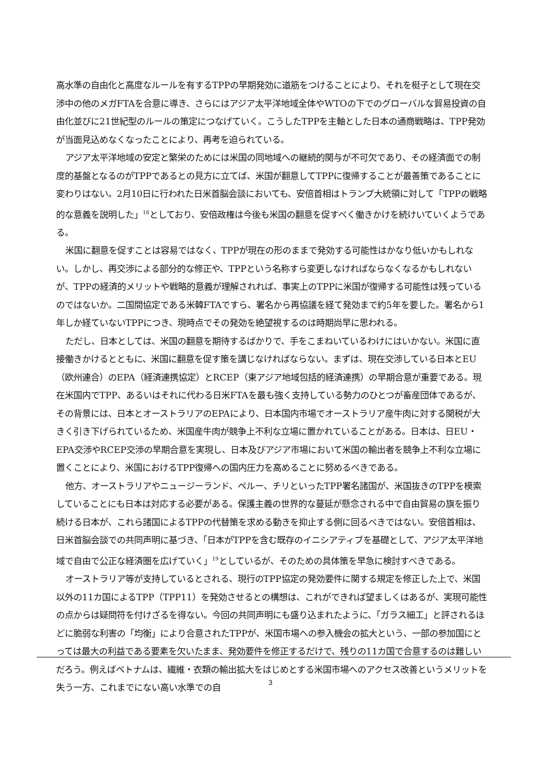高水準の自由化と高度なルールを有するTPPの早期発効に道筋をつけることにより、それを梃子として現在交渉中の他のメガFTAを合意に導き、さらにはアジア太平洋地域全体やWTOの下でのグローバルな貿易投資の自由化並びに21世紀型のルールの策定につなげていく。こうしたTPPを主軸とした日本の通商戦略は、TPP発効が当面見込めなくなったことにより、再考を迫られている。
アジア太平洋地域の安定と繁栄のためには米国の同地域への継続的関与が不可欠であり、その経済面での制度的基盤となるのがTPPであるとの見方に立てば、米国が翻意してTPPに復帰することが最善策であることに変わりはない。2月10日に行われた日米首脳会談においても、安倍首相はトランプ大統領に対して「TPPの戦略的な意義を説明した」<sup>18</sup>としており、安倍政権は今後も米国の翻意を促すべく働きかけを続けいていくようである。
米国に翻意を促すことは容易ではなく、TPPが現在の形のままで発効する可能性はかなり低いかもしれない。しかし、再交渉による部分的な修正や、TPPという名称すら変更しなければならなくなるかもしれないが、TPPの経済的メリットや戦略的意義が理解されれば、事実上のTPPに米国が復帰する可能性は残っているのではないか。二国間協定である米韓FTAですら、署名から再協議を経て発効まで約5年を要した。署名から1年しか経ていないTPPにつき、現時点でその発効を絶望視するのは時期尚早に思われる。
ただし、日本としては、米国の翻意を期待するばかりで、手をこまねいているわけにはいかない。米国に直接働きかけるとともに、米国に翻意を促す策を講じなければならない。まずは、現在交渉している日本とEU（欧州連合）のEPA（経済連携協定）とRCEP（東アジア地域包括的経済連携）の早期合意が重要である。現在米国内でTPP、あるいはそれに代わる日米FTAを最も強く支持している勢力のひとつが畜産団体であるが、その背景には、日本とオーストラリアのEPAにより、日本国内市場でオーストラリア産牛肉に対する関税が大きく引き下げられているため、米国産牛肉が競争上不利な立場に置かれていることがある。日本は、日EU・EPA交渉やRCEP交渉の早期合意を実現し、日本及びアジア市場において米国の輸出者を競争上不利な立場に置くことにより、米国におけるTPP復帰への国内圧力を高めることに努めるべきである。
他方、オーストラリアやニュージーランド、ペルー、チリといったTPP署名諸国が、米国抜きのTPPを模索していることにも日本は対応する必要がある。保護主義の世界的な蔓延が懸念される中で自由貿易の旗を振り続ける日本が、これら諸国によるTPPの代替策を求める動きを抑止する側に回るべきではない。安倍首相は、日米首脳会談での共同声明に基づき、「日本がTPPを含む既存のイニシアティブを基礎として、アジア太平洋地域で自由で公正な経済圏を広げていく」<sup>19</sup>としているが、そのための具体策を早急に検討すべきである。
オーストラリア等が支持しているとされる、現行のTPP協定の発効要件に関する規定を修正した上で、米国以外の11カ国によるTPP（TPP11）を発効させるとの構想は、これができれば望ましくはあるが、実現可能性の点からは疑問符を付けざるを得ない。今回の共同声明にも盛り込まれたように、「ガラス細工」と評されるほどに脆弱な利害の「均衡」により合意されたTPPが、米国市場への参入機会の拡大という、一部の参加国にとっては最大の利益である要素を欠いたまま、発効要件を修正するだけで、残りの11カ国で合意するのは難しいだろう。例えばベトナムは、繊維・衣類の輸出拡大をはじめとする米国市場へのアクセス改善というメリットを失う一方、これまでにない高い水準での自
3